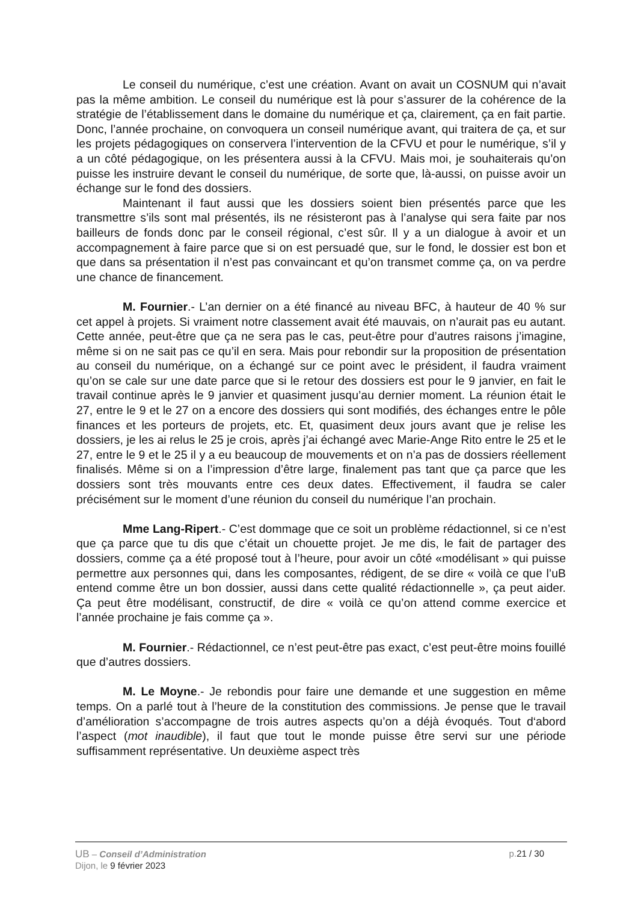Le conseil du numérique, c’est une création. Avant on avait un COSNUM qui n’avait pas la même ambition. Le conseil du numérique est là pour s’assurer de la cohérence de la stratégie de l’établissement dans le domaine du numérique et ça, clairement, ça en fait partie. Donc, l’année prochaine, on convoquera un conseil numérique avant, qui traitera de ça, et sur les projets pédagogiques on conservera l’intervention de la CFVU et pour le numérique, s’il y a un côté pédagogique, on les présentera aussi à la CFVU. Mais moi, je souhaiterais qu’on puisse les instruire devant le conseil du numérique, de sorte que, là-aussi, on puisse avoir un échange sur le fond des dossiers.
Maintenant il faut aussi que les dossiers soient bien présentés parce que les transmettre s’ils sont mal présentés, ils ne résisteront pas à l’analyse qui sera faite par nos bailleurs de fonds donc par le conseil régional, c’est sûr. Il y a un dialogue à avoir et un accompagnement à faire parce que si on est persuadé que, sur le fond, le dossier est bon et que dans sa présentation il n’est pas convaincant et qu’on transmet comme ça, on va perdre une chance de financement.
M. Fournier.- L’an dernier on a été financé au niveau BFC, à hauteur de 40 % sur cet appel à projets. Si vraiment notre classement avait été mauvais, on n’aurait pas eu autant. Cette année, peut-être que ça ne sera pas le cas, peut-être pour d’autres raisons j’imagine, même si on ne sait pas ce qu’il en sera. Mais pour rebondir sur la proposition de présentation au conseil du numérique, on a échangé sur ce point avec le président, il faudra vraiment qu’on se cale sur une date parce que si le retour des dossiers est pour le 9 janvier, en fait le travail continue après le 9 janvier et quasiment jusqu’au dernier moment. La réunion était le 27, entre le 9 et le 27 on a encore des dossiers qui sont modifiés, des échanges entre le pôle finances et les porteurs de projets, etc. Et, quasiment deux jours avant que je relise les dossiers, je les ai relus le 25 je crois, après j’ai échangé avec Marie-Ange Rito entre le 25 et le 27, entre le 9 et le 25 il y a eu beaucoup de mouvements et on n’a pas de dossiers réellement finalisés. Même si on a l’impression d’être large, finalement pas tant que ça parce que les dossiers sont très mouvants entre ces deux dates. Effectivement, il faudra se caler précisément sur le moment d’une réunion du conseil du numérique l’an prochain.
Mme Lang-Ripert.- C’est dommage que ce soit un problème rédactionnel, si ce n’est que ça parce que tu dis que c’était un chouette projet. Je me dis, le fait de partager des dossiers, comme ça a été proposé tout à l’heure, pour avoir un côté «modélisant » qui puisse permettre aux personnes qui, dans les composantes, rédigent, de se dire « voilà ce que l’uB entend comme être un bon dossier, aussi dans cette qualité rédactionnelle », ça peut aider. Ça peut être modélisant, constructif, de dire « voilà ce qu’on attend comme exercice et l’année prochaine je fais comme ça ».
M. Fournier.- Rédactionnel, ce n’est peut-être pas exact, c’est peut-être moins fouillé que d’autres dossiers.
M. Le Moyne.- Je rebondis pour faire une demande et une suggestion en même temps. On a parlé tout à l’heure de la constitution des commissions. Je pense que le travail d’amélioration s’accompagne de trois autres aspects qu’on a déjà évoqués. Tout d‘abord l’aspect (mot inaudible), il faut que tout le monde puisse être servi sur une période suffisamment représentative. Un deuxième aspect très
UB – Conseil d’Administration p.21 / 30
Dijon, le 9 février 2023